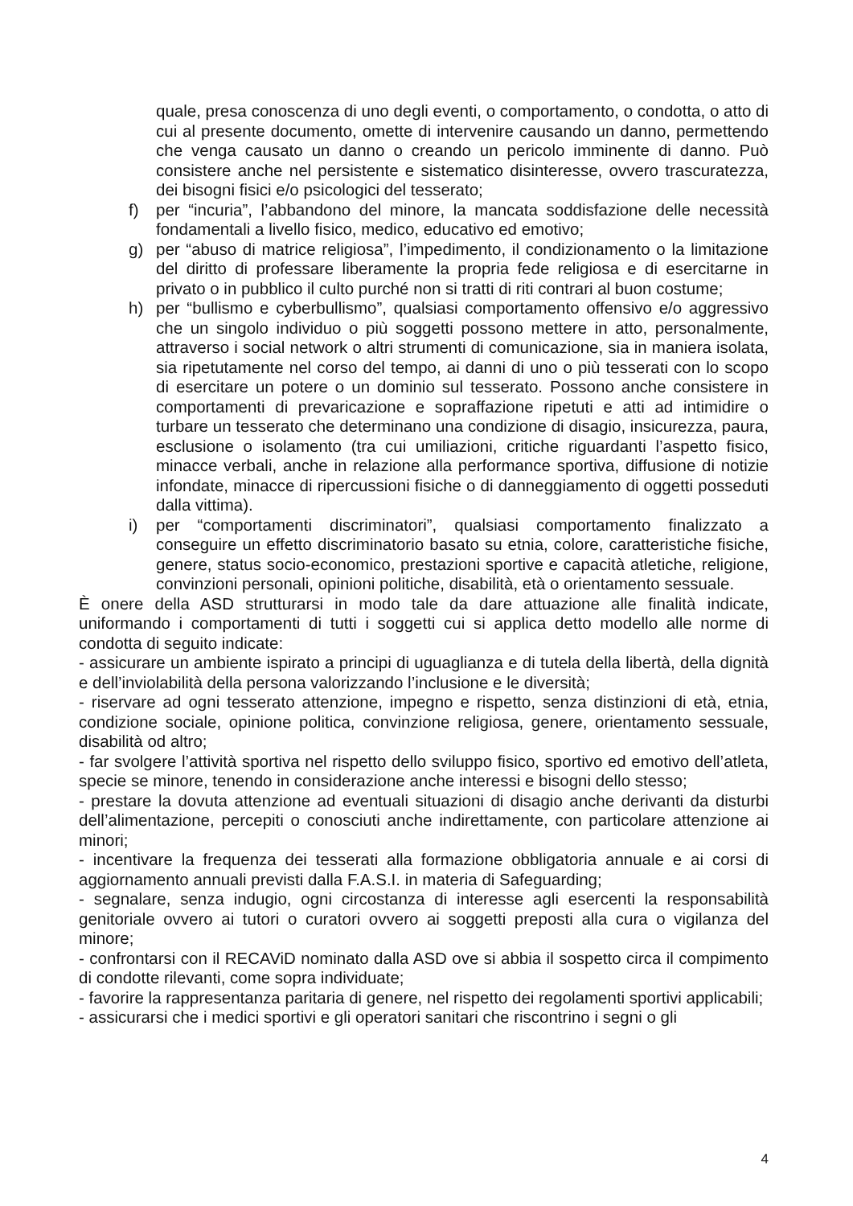quale, presa conoscenza di uno degli eventi, o comportamento, o condotta, o atto di cui al presente documento, omette di intervenire causando un danno, permettendo che venga causato un danno o creando un pericolo imminente di danno. Può consistere anche nel persistente e sistematico disinteresse, ovvero trascuratezza, dei bisogni fisici e/o psicologici del tesserato;
f) per “incuria”, l’abbandono del minore, la mancata soddisfazione delle necessità fondamentali a livello fisico, medico, educativo ed emotivo;
g) per “abuso di matrice religiosa”, l’impedimento, il condizionamento o la limitazione del diritto di professare liberamente la propria fede religiosa e di esercitarne in privato o in pubblico il culto purché non si tratti di riti contrari al buon costume;
h) per “bullismo e cyberbullismo”, qualsiasi comportamento offensivo e/o aggressivo che un singolo individuo o più soggetti possono mettere in atto, personalmente, attraverso i social network o altri strumenti di comunicazione, sia in maniera isolata, sia ripetutamente nel corso del tempo, ai danni di uno o più tesserati con lo scopo di esercitare un potere o un dominio sul tesserato. Possono anche consistere in comportamenti di prevaricazione e sopraffazione ripetuti e atti ad intimidire o turbare un tesserato che determinano una condizione di disagio, insicurezza, paura, esclusione o isolamento (tra cui umiliazioni, critiche riguardanti l’aspetto fisico, minacce verbali, anche in relazione alla performance sportiva, diffusione di notizie infondate, minacce di ripercussioni fisiche o di danneggiamento di oggetti posseduti dalla vittima).
i) per “comportamenti discriminatori”, qualsiasi comportamento finalizzato a conseguire un effetto discriminatorio basato su etnia, colore, caratteristiche fisiche, genere, status socio-economico, prestazioni sportive e capacità atletiche, religione, convinzioni personali, opinioni politiche, disabilità, età o orientamento sessuale.
È onere della ASD strutturarsi in modo tale da dare attuazione alle finalità indicate, uniformando i comportamenti di tutti i soggetti cui si applica detto modello alle norme di condotta di seguito indicate:
- assicurare un ambiente ispirato a principi di uguaglianza e di tutela della libertà, della dignità e dell’inviolabilità della persona valorizzando l’inclusione e le diversità;
- riservare ad ogni tesserato attenzione, impegno e rispetto, senza distinzioni di età, etnia, condizione sociale, opinione politica, convinzione religiosa, genere, orientamento sessuale, disabilità od altro;
- far svolgere l’attività sportiva nel rispetto dello sviluppo fisico, sportivo ed emotivo dell’atleta, specie se minore, tenendo in considerazione anche interessi e bisogni dello stesso;
- prestare la dovuta attenzione ad eventuali situazioni di disagio anche derivanti da disturbi dell’alimentazione, percepiti o conosciuti anche indirettamente, con particolare attenzione ai minori;
- incentivare la frequenza dei tesserati alla formazione obbligatoria annuale e ai corsi di aggiornamento annuali previsti dalla F.A.S.I. in materia di Safeguarding;
- segnalare, senza indugio, ogni circostanza di interesse agli esercenti la responsabilità genitoriale ovvero ai tutori o curatori ovvero ai soggetti preposti alla cura o vigilanza del minore;
- confrontarsi con il RECAViD nominato dalla ASD ove si abbia il sospetto circa il compimento di condotte rilevanti, come sopra individuate;
- favorire la rappresentanza paritaria di genere, nel rispetto dei regolamenti sportivi applicabili;
- assicurarsi che i medici sportivi e gli operatori sanitari che riscontrino i segni o gli
4